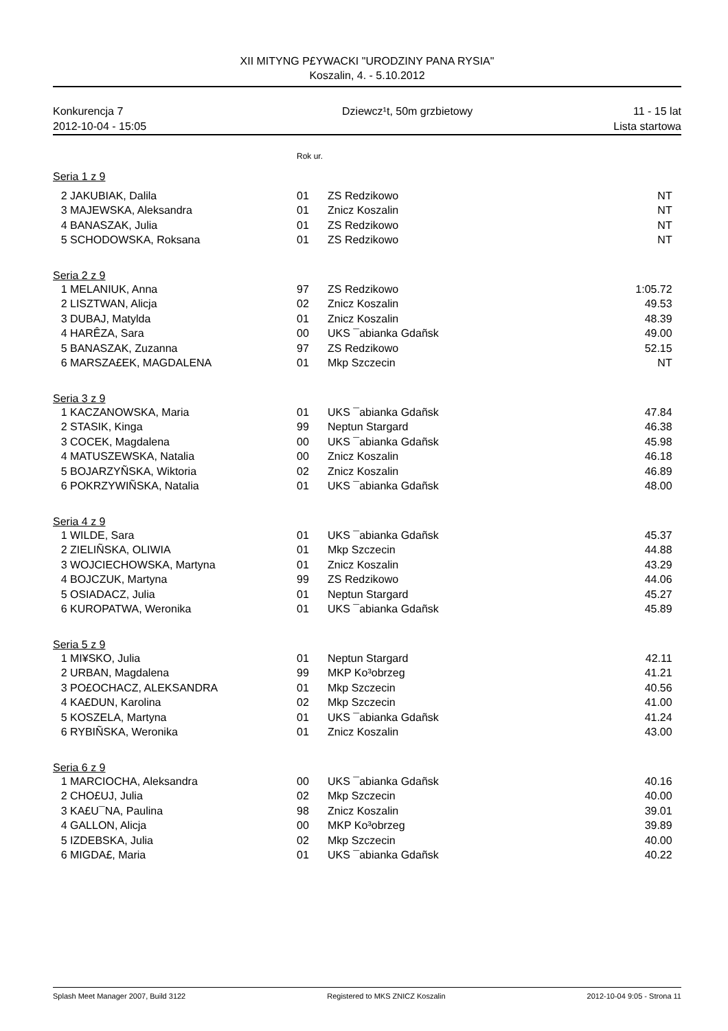XII MITYNG P£YWACKI "URODZINY PANA RYSIA"
Koszalin, 4. - 5.10.2012
Konkurencja 7
2012-10-04 - 15:05
Dziewcz¹t, 50m grzbietowy 11 - 15 lat
Lista startowa
Rok ur.
| Seria 1 z 9 | | | | |
| 2 | JAKUBIAK, Dalila | 01 | ZS Redzikowo | NT |
| 3 | MAJEWSKA, Aleksandra | 01 | Znicz Koszalin | NT |
| 4 | BANASZAK, Julia | 01 | ZS Redzikowo | NT |
| 5 | SCHODOWSKA, Roksana | 01 | ZS Redzikowo | NT |
| Seria 2 z 9 | | | | |
| 1 | MELANIUK, Anna | 97 | ZS Redzikowo | 1:05.72 |
| 2 | LISZTWAN, Alicja | 02 | Znicz Koszalin | 49.53 |
| 3 | DUBAJ, Matylda | 01 | Znicz Koszalin | 48.39 |
| 4 | HARÊZA, Sara | 00 | UKS ¯abianka Gdañsk | 49.00 |
| 5 | BANASZAK, Zuzanna | 97 | ZS Redzikowo | 52.15 |
| 6 | MARSZA£EK, MAGDALENA | 01 | Mkp Szczecin | NT |
| Seria 3 z 9 | | | | |
| 1 | KACZANOWSKA, Maria | 01 | UKS ¯abianka Gdañsk | 47.84 |
| 2 | STASIK, Kinga | 99 | Neptun Stargard | 46.38 |
| 3 | COCEK, Magdalena | 00 | UKS ¯abianka Gdañsk | 45.98 |
| 4 | MATUSZEWSKA, Natalia | 00 | Znicz Koszalin | 46.18 |
| 5 | BOJARZYÑSKA, Wiktoria | 02 | Znicz Koszalin | 46.89 |
| 6 | POKRZYWIÑSKA, Natalia | 01 | UKS ¯abianka Gdañsk | 48.00 |
| Seria 4 z 9 | | | | |
| 1 | WILDE, Sara | 01 | UKS ¯abianka Gdañsk | 45.37 |
| 2 | ZIELIÑSKA, OLIWIA | 01 | Mkp Szczecin | 44.88 |
| 3 | WOJCIECHOWSKA, Martyna | 01 | Znicz Koszalin | 43.29 |
| 4 | BOJCZUK, Martyna | 99 | ZS Redzikowo | 44.06 |
| 5 | OSIADACZ, Julia | 01 | Neptun Stargard | 45.27 |
| 6 | KUROPATWA, Weronika | 01 | UKS ¯abianka Gdañsk | 45.89 |
| Seria 5 z 9 | | | | |
| 1 | MI¥SKO, Julia | 01 | Neptun Stargard | 42.11 |
| 2 | URBAN, Magdalena | 99 | MKP Ko³obrzeg | 41.21 |
| 3 | PO£OCHACZ, ALEKSANDRA | 01 | Mkp Szczecin | 40.56 |
| 4 | KA£DUN, Karolina | 02 | Mkp Szczecin | 41.00 |
| 5 | KOSZELA, Martyna | 01 | UKS ¯abianka Gdañsk | 41.24 |
| 6 | RYBIÑSKA, Weronika | 01 | Znicz Koszalin | 43.00 |
| Seria 6 z 9 | | | | |
| 1 | MARCIOCHA, Aleksandra | 00 | UKS ¯abianka Gdañsk | 40.16 |
| 2 | CHO£UJ, Julia | 02 | Mkp Szczecin | 40.00 |
| 3 | KA£U¯NA, Paulina | 98 | Znicz Koszalin | 39.01 |
| 4 | GALLON, Alicja | 00 | MKP Ko³obrzeg | 39.89 |
| 5 | IZDEBSKA, Julia | 02 | Mkp Szczecin | 40.00 |
| 6 | MIGDA£, Maria | 01 | UKS ¯abianka Gdañsk | 40.22 |
Splash Meet Manager 2007, Build 3122 Registered to MKS ZNICZ Koszalin 2012-10-04 9:05 - Strona 11